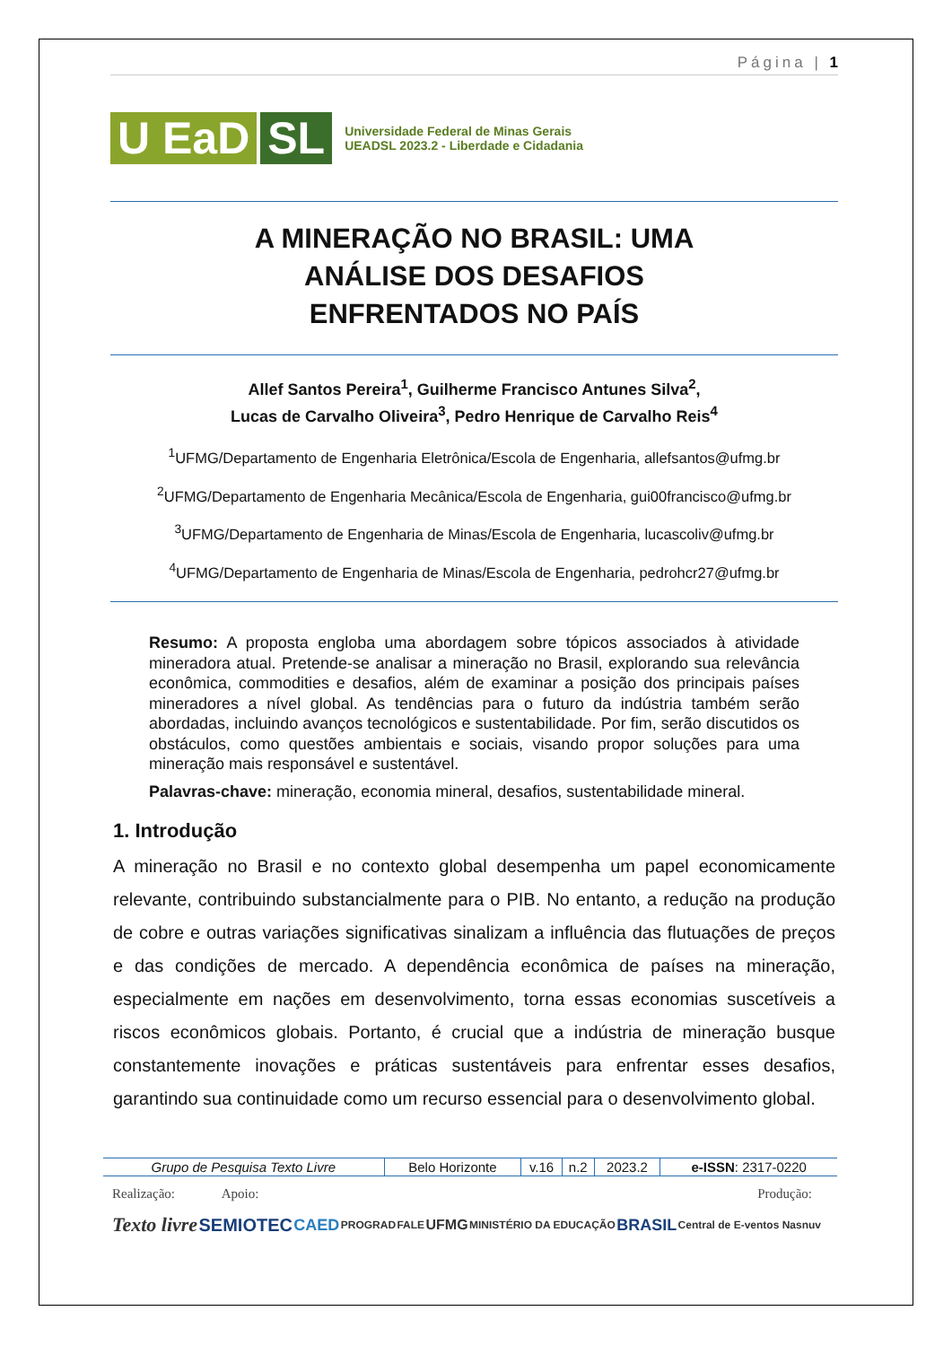Página | 1
U EaD SL
Universidade Federal de Minas Gerais
UEADSL 2023.2 - Liberdade e Cidadania
A MINERAÇÃO NO BRASIL: UMA
ANÁLISE DOS DESAFIOS
ENFRENTADOS NO PAÍS
Allef Santos Pereira<sup>1</sup>, Guilherme Francisco Antunes Silva<sup>2</sup>,
Lucas de Carvalho Oliveira<sup>3</sup>, Pedro Henrique de Carvalho Reis<sup>4</sup>
<sup>1</sup> UFMG/Departamento de Engenharia Eletrônica/Escola de Engenharia, allefsantos@ufmg.br
<sup>2</sup> UFMG/Departamento de Engenharia Mecânica/Escola de Engenharia, gui00francisco@ufmg.br
<sup>3</sup> UFMG/Departamento de Engenharia de Minas/Escola de Engenharia, lucascoliv@ufmg.br
<sup>4</sup> UFMG/Departamento de Engenharia de Minas/Escola de Engenharia, pedrohcr27@ufmg.br
Resumo: A proposta engloba uma abordagem sobre tópicos associados à atividade mineradora atual. Pretende-se analisar a mineração no Brasil, explorando sua relevância econômica, commodities e desafios, além de examinar a posição dos principais países mineradores a nível global. As tendências para o futuro da indústria também serão abordadas, incluindo avanços tecnológicos e sustentabilidade. Por fim, serão discutidos os obstáculos, como questões ambientais e sociais, visando propor soluções para uma mineração mais responsável e sustentável.
Palavras-chave: mineração, economia mineral, desafios, sustentabilidade mineral.
1. Introdução
A mineração no Brasil e no contexto global desempenha um papel economicamente relevante, contribuindo substancialmente para o PIB. No entanto, a redução na produção de cobre e outras variações significativas sinalizam a influência das flutuações de preços e das condições de mercado. A dependência econômica de países na mineração, especialmente em nações em desenvolvimento, torna essas economias suscetíveis a riscos econômicos globais. Portanto, é crucial que a indústria de mineração busque constantemente inovações e práticas sustentáveis para enfrentar esses desafios, garantindo sua continuidade como um recurso essencial para o desenvolvimento global.
| Grupo de Pesquisa Texto Livre | Belo Horizonte | v.16 | n.2 | 2023.2 | e-ISSN : 2317-0220 |
Realização: Apoio: Produção:
Texto livre SEMIOTEC CAED PROGRAD FALE UFMG MINISTÉRIO DA EDUCAÇÃO BRASIL Central de E-ventos Nasnuv